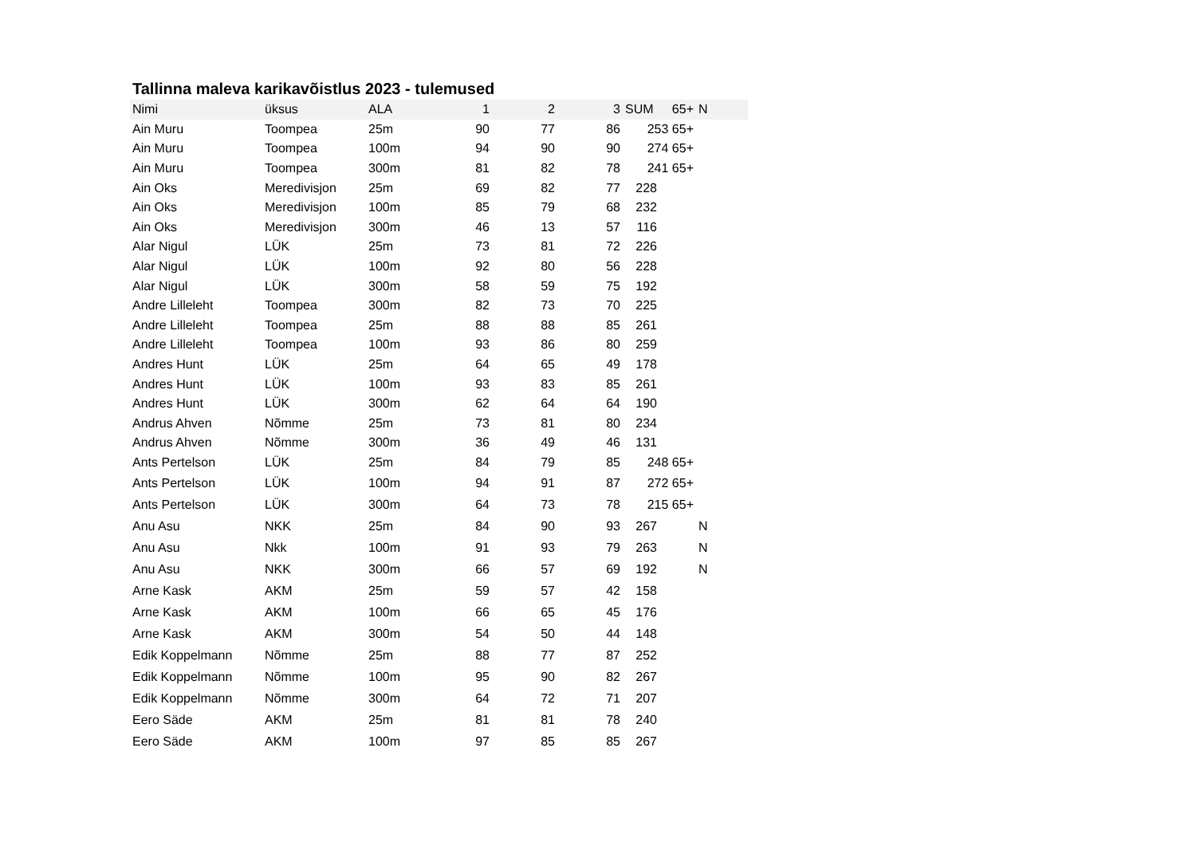Tallinna maleva karikavõistlus 2023 - tulemused
| Nimi | üksus | ALA | 1 | 2 | 3 | SUM | 65+ | N |
| --- | --- | --- | --- | --- | --- | --- | --- | --- |
| Ain Muru | Toompea | 25m | 90 | 77 | 86 | 253 65+ | | |
| Ain Muru | Toompea | 100m | 94 | 90 | 90 | 274 65+ | | |
| Ain Muru | Toompea | 300m | 81 | 82 | 78 | 241 65+ | | |
| Ain Oks | Meredivisjon | 25m | 69 | 82 | 77 | 228 | | |
| Ain Oks | Meredivisjon | 100m | 85 | 79 | 68 | 232 | | |
| Ain Oks | Meredivisjon | 300m | 46 | 13 | 57 | 116 | | |
| Alar Nigul | LÜK | 25m | 73 | 81 | 72 | 226 | | |
| Alar Nigul | LÜK | 100m | 92 | 80 | 56 | 228 | | |
| Alar Nigul | LÜK | 300m | 58 | 59 | 75 | 192 | | |
| Andre Lilleleht | Toompea | 300m | 82 | 73 | 70 | 225 | | |
| Andre Lilleleht | Toompea | 25m | 88 | 88 | 85 | 261 | | |
| Andre Lilleleht | Toompea | 100m | 93 | 86 | 80 | 259 | | |
| Andres Hunt | LÜK | 25m | 64 | 65 | 49 | 178 | | |
| Andres Hunt | LÜK | 100m | 93 | 83 | 85 | 261 | | |
| Andres Hunt | LÜK | 300m | 62 | 64 | 64 | 190 | | |
| Andrus Ahven | Nõmme | 25m | 73 | 81 | 80 | 234 | | |
| Andrus Ahven | Nõmme | 300m | 36 | 49 | 46 | 131 | | |
| Ants Pertelson | LÜK | 25m | 84 | 79 | 85 | 248 65+ | | |
| Ants Pertelson | LÜK | 100m | 94 | 91 | 87 | 272 65+ | | |
| Ants Pertelson | LÜK | 300m | 64 | 73 | 78 | 215 65+ | | |
| Anu Asu | NKK | 25m | 84 | 90 | 93 | 267 | | N |
| Anu Asu | Nkk | 100m | 91 | 93 | 79 | 263 | | N |
| Anu Asu | NKK | 300m | 66 | 57 | 69 | 192 | | N |
| Arne Kask | AKM | 25m | 59 | 57 | 42 | 158 | | |
| Arne Kask | AKM | 100m | 66 | 65 | 45 | 176 | | |
| Arne Kask | AKM | 300m | 54 | 50 | 44 | 148 | | |
| Edik Koppelmann | Nõmme | 25m | 88 | 77 | 87 | 252 | | |
| Edik Koppelmann | Nõmme | 100m | 95 | 90 | 82 | 267 | | |
| Edik Koppelmann | Nõmme | 300m | 64 | 72 | 71 | 207 | | |
| Eero Säde | AKM | 25m | 81 | 81 | 78 | 240 | | |
| Eero Säde | AKM | 100m | 97 | 85 | 85 | 267 | | |